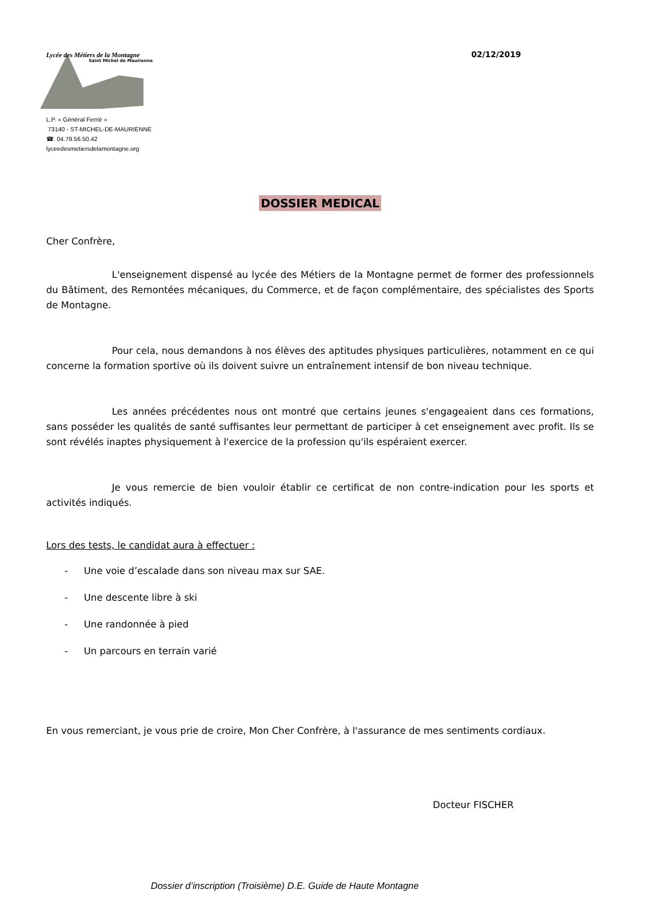Lycée des Métiers de la Montagne
Saint Michel de Maurienne
L.P. « Général Ferrié »
73140 - ST-MICHEL-DE-MAURIENNE
☎. 04.79.56.50.42
lyceedesmetiersdelamontagne.org
02/12/2019
DOSSIER MEDICAL
Cher Confrère,
L'enseignement dispensé au lycée des Métiers de la Montagne permet de former des professionnels du Bâtiment, des Remontées mécaniques, du Commerce, et de façon complémentaire, des spécialistes des Sports de Montagne.
Pour cela, nous demandons à nos élèves des aptitudes physiques particulières, notamment en ce qui concerne la formation sportive où ils doivent suivre un entraînement intensif de bon niveau technique.
Les années précédentes nous ont montré que certains jeunes s'engageaient dans ces formations, sans posséder les qualités de santé suffisantes leur permettant de participer à cet enseignement avec profit. Ils se sont révélés inaptes physiquement à l'exercice de la profession qu'ils espéraient exercer.
Je vous remercie de bien vouloir établir ce certificat de non contre-indication pour les sports et activités indiqués.
Lors des tests, le candidat aura à effectuer :
- Une voie d’escalade dans son niveau max sur SAE.
- Une descente libre à ski
- Une randonnée à pied
- Un parcours en terrain varié
En vous remerciant, je vous prie de croire, Mon Cher Confrère, à l'assurance de mes sentiments cordiaux.
Docteur FISCHER
Dossier d’inscription (Troisième) D.E. Guide de Haute Montagne